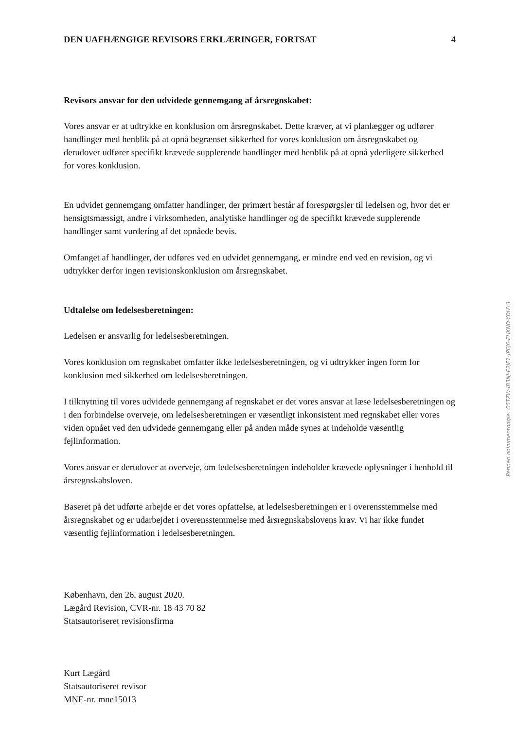DEN UAFHÆNGIGE REVISORS ERKLÆRINGER, FORTSAT 4
Revisors ansvar for den udvidede gennemgang af årsregnskabet:
Vores ansvar er at udtrykke en konklusion om årsregnskabet. Dette kræver, at vi planlægger og udfører handlinger med henblik på at opnå begrænset sikkerhed for vores konklusion om årsregnskabet og derudover udfører specifikt krævede supplerende handlinger med henblik på at opnå yderligere sikkerhed for vores konklusion.
En udvidet gennemgang omfatter handlinger, der primært består af forespørgsler til ledelsen og, hvor det er hensigtsmæssigt, andre i virksomheden, analytiske handlinger og de specifikt krævede supplerende handlinger samt vurdering af det opnåede bevis.
Omfanget af handlinger, der udføres ved en udvidet gennemgang, er mindre end ved en revision, og vi udtrykker derfor ingen revisionskonklusion om årsregnskabet.
Udtalelse om ledelsesberetningen:
Ledelsen er ansvarlig for ledelsesberetningen.
Vores konklusion om regnskabet omfatter ikke ledelsesberetningen, og vi udtrykker ingen form for konklusion med sikkerhed om ledelsesberetningen.
I tilknytning til vores udvidede gennemgang af regnskabet er det vores ansvar at læse ledelsesberetningen og i den forbindelse overveje, om ledelsesberetningen er væsentligt inkonsistent med regnskabet eller vores viden opnået ved den udvidede gennemgang eller på anden måde synes at indeholde væsentlig fejlinformation.
Vores ansvar er derudover at overveje, om ledelsesberetningen indeholder krævede oplysninger i henhold til årsregnskabsloven.
Baseret på det udførte arbejde er det vores opfattelse, at ledelsesberetningen er i overensstemmelse med årsregnskabet og er udarbejdet i overensstemmelse med årsregnskabslovens krav. Vi har ikke fundet væsentlig fejlinformation i ledelsesberetningen.
København, den 26. august 2020.
Lægård Revision, CVR-nr. 18 43 70 82
Statsautoriseret revisionsfirma
Kurt Lægård
Statsautoriseret revisor
MNE-nr. mne15013
Penneo dokumentnøgle: O5TZW-IB3NJ-E2JF1-JPEJ6-EHKND-YDHY3